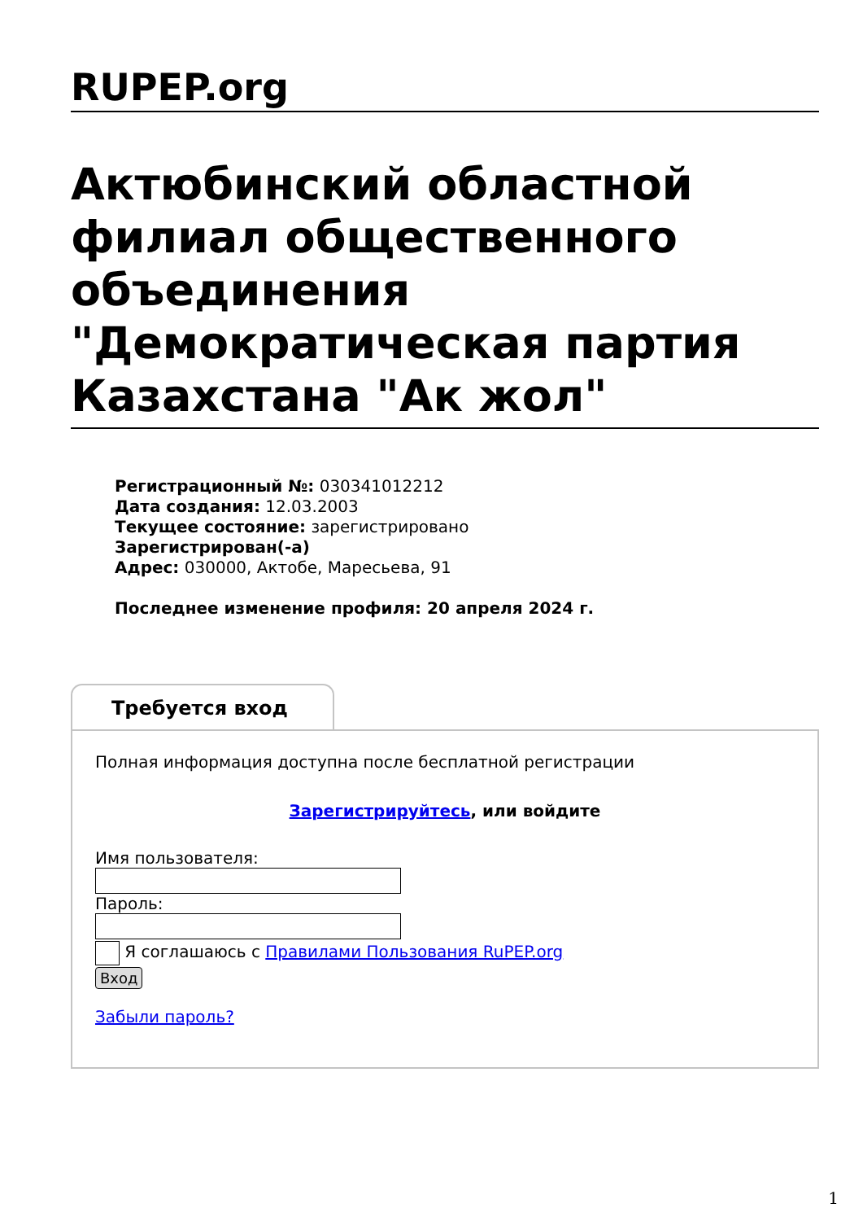RUPEP.org
Актюбинский областной филиал общественного объединения "Демократическая партия Казахстана "Ак жол"
Регистрационный №: 030341012212
Дата создания: 12.03.2003
Текущее состояние: зарегистрировано
Зарегистрирован(-а)
Адрес: 030000, Актобе, Маресьева, 91
Последнее изменение профиля: 20 апреля 2024 г.
Требуется вход
Полная информация доступна после бесплатной регистрации
Зарегистрируйтесь, или войдите
Имя пользователя:
Пароль:
Я соглашаюсь с Правилами Пользования RuPEP.org
Вход
Забыли пароль?
1